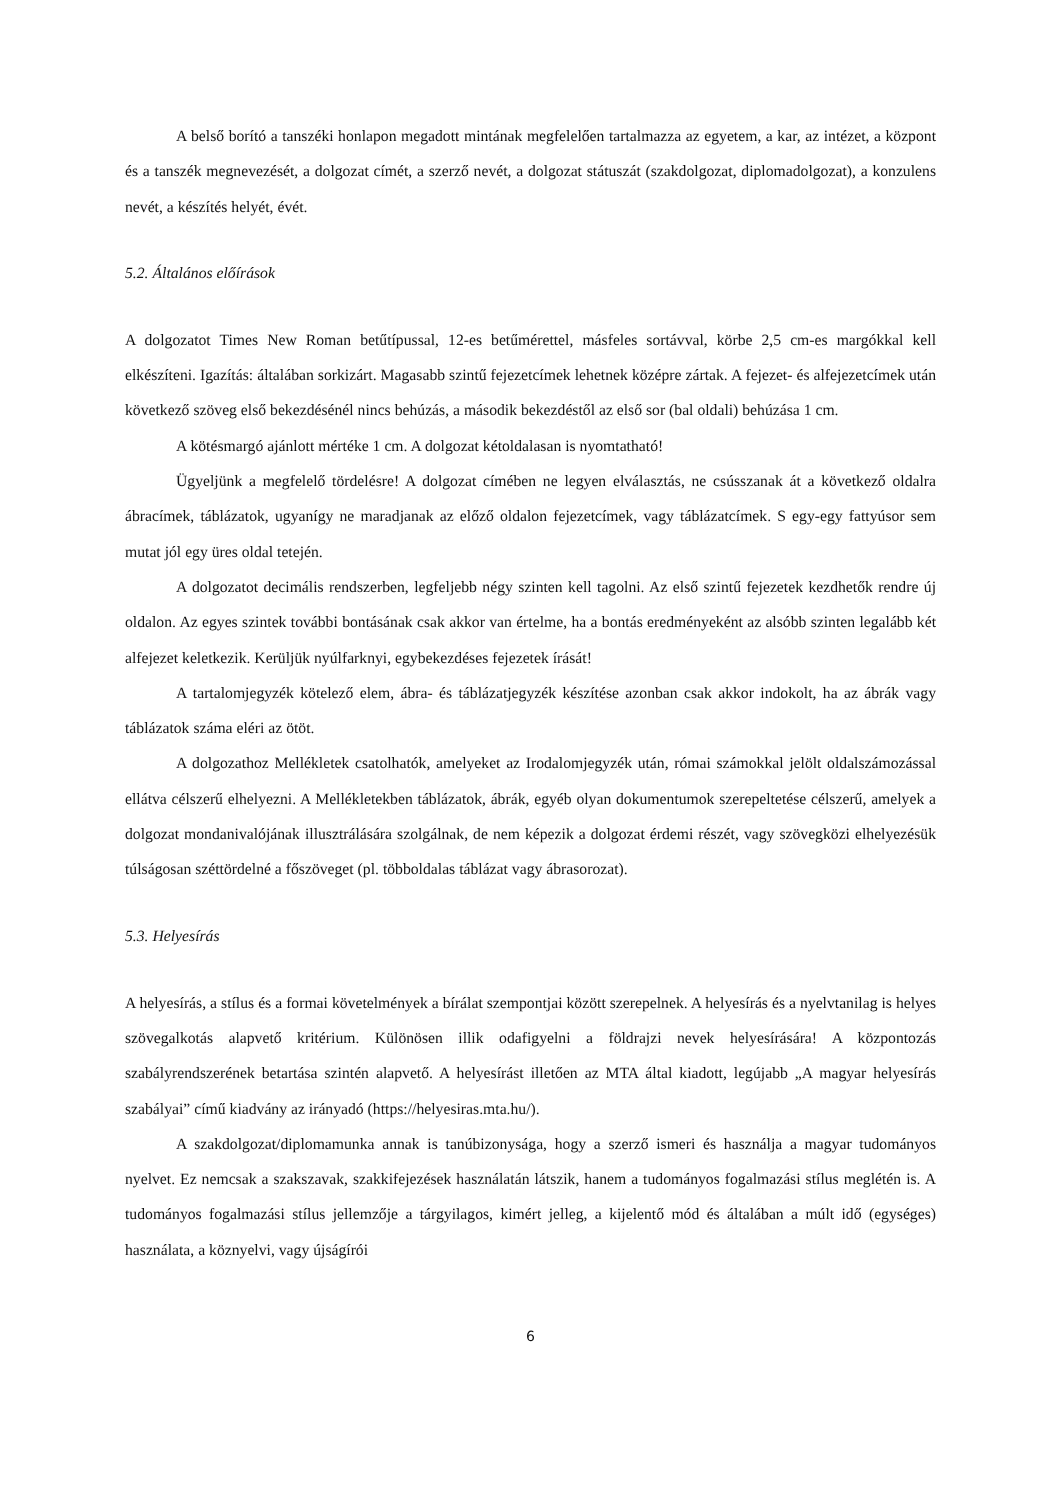A belső borító a tanszéki honlapon megadott mintának megfelelően tartalmazza az egyetem, a kar, az intézet, a központ és a tanszék megnevezését, a dolgozat címét, a szerző nevét, a dolgozat státuszát (szakdolgozat, diplomadolgozat), a konzulens nevét, a készítés helyét, évét.
5.2. Általános előírások
A dolgozatot Times New Roman betűtípussal, 12-es betűmérettel, másfeles sortávval, körbe 2,5 cm-es margókkal kell elkészíteni. Igazítás: általában sorkizárt. Magasabb szintű fejezetcímek lehetnek középre zártak. A fejezet- és alfejezetcímek után következő szöveg első bekezdésénél nincs behúzás, a második bekezdéstől az első sor (bal oldali) behúzása 1 cm.
A kötésmargó ajánlott mértéke 1 cm. A dolgozat kétoldalasan is nyomtatható!
Ügyeljünk a megfelelő tördelésre! A dolgozat címében ne legyen elválasztás, ne csússzanak át a következő oldalra ábracímek, táblázatok, ugyanígy ne maradjanak az előző oldalon fejezetcímek, vagy táblázatcímek. S egy-egy fattyúsor sem mutat jól egy üres oldal tetején.
A dolgozatot decimális rendszerben, legfeljebb négy szinten kell tagolni. Az első szintű fejezetek kezdhetők rendre új oldalon. Az egyes szintek további bontásának csak akkor van értelme, ha a bontás eredményeként az alsóbb szinten legalább két alfejezet keletkezik. Kerüljük nyúlfarknyi, egybekezdéses fejezetek írását!
A tartalomjegyzék kötelező elem, ábra- és táblázatjegyzék készítése azonban csak akkor indokolt, ha az ábrák vagy táblázatok száma eléri az ötöt.
A dolgozathoz Mellékletek csatolhatók, amelyeket az Irodalomjegyzék után, római számokkal jelölt oldalszámozással ellátva célszerű elhelyezni. A Mellékletekben táblázatok, ábrák, egyéb olyan dokumentumok szerepeltetése célszerű, amelyek a dolgozat mondanivalójának illusztrálására szolgálnak, de nem képezik a dolgozat érdemi részét, vagy szövegközi elhelyezésük túlságosan széttördelné a főszöveget (pl. többoldalas táblázat vagy ábrasorozat).
5.3. Helyesírás
A helyesírás, a stílus és a formai követelmények a bírálat szempontjai között szerepelnek. A helyesírás és a nyelvtanilag is helyes szövegalkotás alapvető kritérium. Különösen illik odafigyelni a földrajzi nevek helyesírására! A központozás szabályrendszerének betartása szintén alapvető. A helyesírást illetően az MTA által kiadott, legújabb „A magyar helyesírás szabályai” című kiadvány az irányadó (https://helyesiras.mta.hu/).
A szakdolgozat/diplomamunka annak is tanúbizonysága, hogy a szerző ismeri és használja a magyar tudományos nyelvet. Ez nemcsak a szakszavak, szakkifejezések használatán látszik, hanem a tudományos fogalmazási stílus meglétén is. A tudományos fogalmazási stílus jellemzője a tárgyilagos, kimért jelleg, a kijelentő mód és általában a múlt idő (egységes) használata, a köznyelvi, vagy újságírói
6